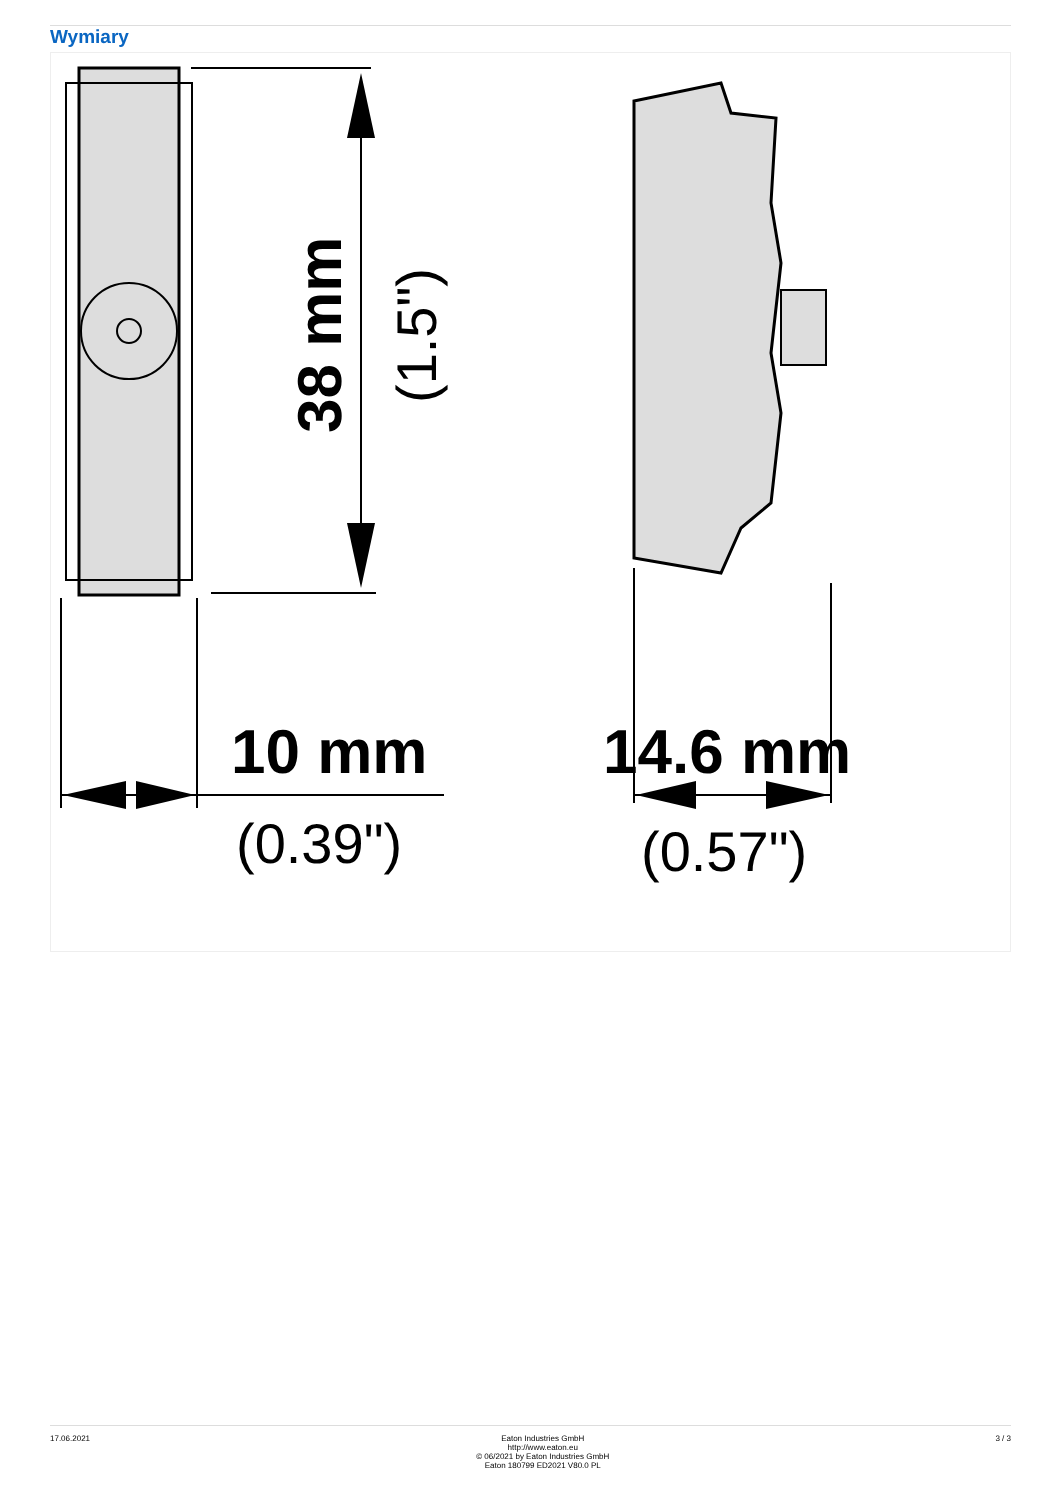Wymiary
38 mm
(1.5")
10 mm
(0.39")
14.6 mm
(0.57")
17.06.2021 Eaton Industries GmbH
http://www.eaton.eu
© 06/2021 by Eaton Industries GmbH
Eaton 180799 ED2021 V80.0 PL
3 / 3